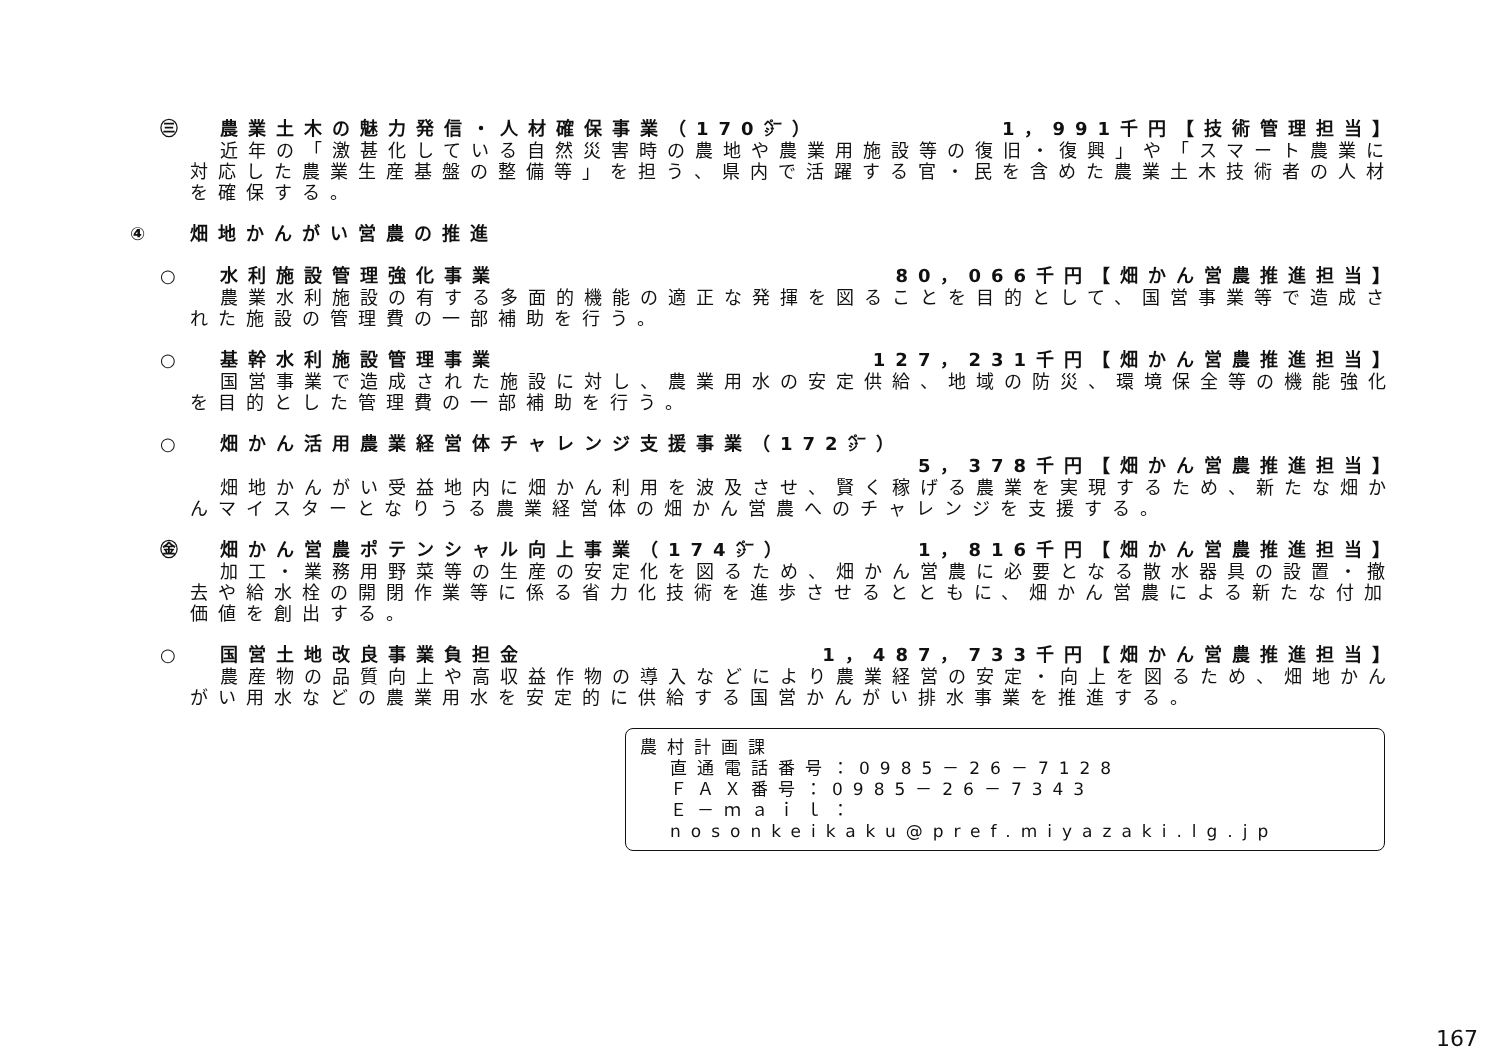㊂ 農業土木の魅力発信・人材確保事業（170㌻） 1，991千円【技術管理担当】
近年の「激甚化している自然災害時の農地や農業用施設等の復旧・復興」や「スマート農業に対応した農業生産基盤の整備等」を担う、県内で活躍する官・民を含めた農業土木技術者の人材を確保する。
④ 畑地かんがい営農の推進
○ 水利施設管理強化事業 80，066千円【畑かん営農推進担当】
農業水利施設の有する多面的機能の適正な発揮を図ることを目的として、国営事業等で造成された施設の管理費の一部補助を行う。
○ 基幹水利施設管理事業 127，231千円【畑かん営農推進担当】
国営事業で造成された施設に対し、農業用水の安定供給、地域の防災、環境保全等の機能強化を目的とした管理費の一部補助を行う。
○ 畑かん活用農業経営体チャレンジ支援事業（172㌻）
5，378千円【畑かん営農推進担当】
畑地かんがい受益地内に畑かん利用を波及させ、賢く稼げる農業を実現するため、新たな畑かんマイスターとなりうる農業経営体の畑かん営農へのチャレンジを支援する。
㊎ 畑かん営農ポテンシャル向上事業（174㌻） 1，816千円【畑かん営農推進担当】
加工・業務用野菜等の生産の安定化を図るため、畑かん営農に必要となる散水器具の設置・撤去や給水栓の開閉作業等に係る省力化技術を進歩させるとともに、畑かん営農による新たな付加価値を創出する。
○ 国営土地改良事業負担金 1，487，733千円【畑かん営農推進担当】
農産物の品質向上や高収益作物の導入などにより農業経営の安定・向上を図るため、畑地かんがい用水などの農業用水を安定的に供給する国営かんがい排水事業を推進する。
農村計画課
直通電話番号：0985－26－7128
ＦＡＸ番号：0985－26－7343
Ｅ－ｍａｉｌ：nosonkeikaku@pref.miyazaki.lg.jp
167